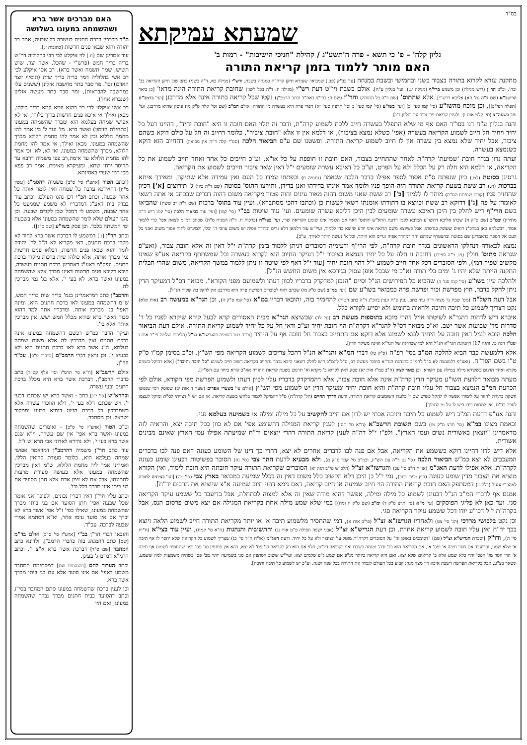בס"ד
שמעתא עמיקתא
גליון קלה' – פ' כי תשא - פרה ה'תשע"ג / קהילת "חניכי הישיבות" - רמות ב'
האם מותר ללמוד בזמן קריאת התורה
מתקנת עזרא לקרוא בתורה בצבור בשני ובחמישי ובשבת במנחה [עי' בב"ק (פב.) שמבואר שעזרא תיקן קרה"ת במנחה בשבת. ורש"י (מגילה כא. ד"ה בשני) כתב שכן תיקן הקריאה בב' ובה'. וכ"כ הר"ן (ריש מגילה) וכן משמע ברי"ף (מגילה יג.), ועי' בגליון ע"ח]. אולם בשבת ויו"ט דעת רש"י (מגילה יז: ד"ה בכל לשון) שחובת קריאת התורה הינה מדאו' [כן ביאר הריטב"א (שם ד"ה גמ' הא) אליבא דרש"י]. אלא שהתוס' (שם ד"ה כל התורה) והר"ן (שם ה: ברי"ף באה"ד וכתב הרמב"ן) נקטו שכל קריאה בתורה אינה אלא מדרבנן [ועי' ברמב"ם (תפלה רפי"ב)], וכן מוכח מהשו"ע (סי' קמו סעי' ב) [ועי' בשו"ע (סי' קמו סעי' ב וסי' תרפה סעי' יא) דפרי פרה היא בעשרה מן התורה, אולם המ"ב (שם וסי' קלה ס"ק מו) פוסק שהיא מדרבנן, ועי' עוד בשעה"צ (סי' קלט אות ו). ולענין קריאת פר' זכור עי' בגליון נ"ג].
והנה בגליון ע"ח דנו בסו"ד האם אף מי שלא התפלל בעשרה חייב ללכת לשמוע קרה"ת, ודבר זה תלוי האם חובה זו היא "חובת יחיד", דהיינו דעל כל יחיד ויחיד חל חיוב לשמוע הקריאה בעשרה (אפי' כשלא נמצא בציבור), או דלמא אין זו אלא "חובת ציבור", כלומר דחיוב זה חל על כולם דוקא כשהם ציבור, אבל יחיד שלא נמצא בין עשרה אין לו חיוב לשמוע קריאת התורה. ופשטנו שם ע"פ הביאור הלכה (סס"י קלה ד"ה אין מביאין) דהחיוב הוא דוקא כשנמצא בעשרה.
ועתה נדון בגדר חובת 'שמיעת' קרה"ת לאחר שהתחייב בצבור, האם חובת זו חופפת על כל או"א, וע"כ חייבים כל אחד ואחד חייב לשמוע את כל הקריאה, או דלמא היא חלה רק על הכלל ולא על הפרט, וע"כ כל דאיכא עשרה שומעים י"ל דאין שאר ציבור חייבים לשמוע את הקריאה.
גרסינן בסוטה (לט.) כיון שנפתח ס"ת אסור לספר אפילו בדבר הלכה שנאמר (נחמיה ח) וכפתחו עמדו כל העם ואין עמידה אלא שתיקה. ומאידך איתא בברכות (ח.) רב ששת בשעת קריאת התורה היה הופך פניו ולומד אמר אינהו בדידהו ואנן בדידן, ותירצו התוס' בסוטה (שם ד"ה כיון) ג' תירוצים [א'] דכיון שהחזיר פניו (קודם שנפתח הס"ת) מותר לו ללמוד [ב'] רב ששת שאני משום דהוה מאור עינים והוה פטור מקריאה משום דהוה דברים שבכתב אי אתה רשאי לאומרן על פה [ג'] דדוקא רב ששת וכיוצא בו דתורתו אומנתו רשאי לעשות כן (וכתבו דהכי מסתברא). ועיין עוד בתוס' ברכות (שם ד"ה רב ששת) שהביאו בשם הרי"ף דיש לחלק בין היכן דאיכא עשרה שומעים לבין היכן דליכא עשרה שומעים. ועי' עוד שיטות בב"י (סי' קמו) [ועי' עוד בביאור הלכה (סי' קמו ריש ד"ה מתירין) ובמ"ב (שם ס"ק ח) שכתו אליבא דהשו"ע המובא לקמן דדעת הרא"ש והתוס' דאף אם הלומד אינו שומע הקריאה שרי. ועי' בצל"ח (ברכות ח. ד"ה המניח ס"ת) שכתב דמ"מ לצאת אפי' כדי ללמוד אסור, דבשלמא כאן בבהכ"נ רואים שעוסק בגרסתו, אבל כשיוצא משם הרואה אינו יודע שיוצא כדי ללמוד, ועיי"ש עוד דלמאן דלא גריס ומהדר אפיה יש משום עוזבי ה' יכלו, ולמיגרס לחוד אסור משום ואזני כל העם אל הספר כדאמרינן שם בסוטה ובהצטרף שניהם יחד דמהדר אפיה וגריס הוא היתר, וכל א' נעשה היתר לאידך, ע"כ].
נמצא לכאורה דנחלקו הראשונים בגדר חובת קרה"ת, לפי הרי"ף ודעימיה דסוברים דניתן ללמוד בזמן קרה"ת י"ל דאין זה אלא חובת צבור, (ואע"פ שנראה מתוס' חולין (פז. ד"ה וחייבו) דחובה זו חלה על כל יחיד הנמצא בציבור י"ל דעיקר החיוב הוא לקרוא בעשרה וכל שמשתתף בקריאה אע"פ שאינו מקשיב שפיר דמי), ולפי הסוברים דכל אחד חייב לשמוע י"ל דהוי חובת יחיד [עוד י"ל דאף לפי שיטה זו ניתן ללמוד במשך הקריאה, משום שהרי תכלית התקנה הייתה שלא יהיו ג' ימים בלי תורה וא"כ מי שבכל אופן עסוק בגירסא אין משום החשש הנ"ל].
ולהלכה עיין בשו"ע (סי' קמו סע' ב) שהביא כל הפירושים הנ"ל וסיים "הנכון למדקדק בדבריו לכוון דעתו ולשמועם מפני הקורא". מבואר דס"ל דמעיקר הדין ניתן להקל בדבר, חוץ מפרשת זכור ופרשת פרה כמבואר בשו"ע שם [ועי' במ"ב (שם ס"ק מו) שכתב דאף לסוברים דפרשת פרה היא מדרבנן אין להקל בה קולות הנ"ל].
אבל דעת השל"ה (מס' שבת נר מצוה ד"ה עוד כתב, ענין ס"ת וענין בהכ"נ ד"ה כתב הטור) להחמיר בזה, והובאו דבריו במ"א (סי' קמו ס"ק ה), וכן הגר"א במעשה רב (אות קלא) נקט דצריך לשמוע כל תיבה ותיבה ולראות בחומש ולא יסייע לקורא כלל.
איברא דיש לדחות דהגר"א לשיטתו אזיל דהרי מובא בתוספות מעשה רב (סי' לד) שכשיצא הגר"א מבית האסורים קרא לבעל קורא שיקרא לפניו כל ד' סדרות מד' שבועות אשר ישב. וא"כ מבואר דס"ל להגר"א דקרה"ת הוי חובת יחיד וע"כ ודאי חל על כל יחיד לשמוע קריאת התורה. אולם דעת הביאור הלכה הובא לעיל דאין חובה על היחיד לבוא לשמוע אלא דוקא אם התחייב בצבור חל חובה אף על היחיד [וכבר מטו בשמיה דהגרשז"א זצ"ל (הליכות שלמה פי"ב אות ו ופט"ז הגה כו, והגה 17) דהנהגת הגר"א הנ"ל היא למי שבדרגה של הגר"א ואינה מעיקר הדין].
אלא דלמעשה כבר הביא להלכה המ"ב בסי' רפ"ה (ס"ק טו) דברי המ"א והגר"א הנ"ל דהכל צריכים לשמוע הקריאה מפי הש"ץ. וכ"כ בסימן קמ"ו ס"ק ט"ו בשם הפר"ח. (ואע"פ דלמעשה לא ס"ל להמ"ב כהנהגת הגר"א בתוס' מעשה רב, ס"ל להמ"ב דיש לחלק דשאני היכא גכבר נתחייב בקריאה דשוב חייב לשמוע "כל תיבה ותיבה") [אלא דהיקל בשנים מקרא ואחד תרגום כשקורא מילה במילה עם הקורא. וכן באור לציון (ח"ב פמ"ז אות יא) פסק דאין לקרוא ב' מקרא וא' תרגום בשעת קריאת התורה אא"כ קורא ביחד עם הש"ץ].
מעתה מבואר דלדעת השו"ע מעיקר הדין קרה"ת אינה אלא חובת צבור, אלא דהמדקדק בדבריו עליו לכוון דעתו ולשמוע הפרשה מפי הקורא, אולם לפי הכרעת המ"ב הנמצא בצבור חל עליו חובת קרה"ת והיא חובת יחיד ומעיקר הדין יש לשמוע מפי הש"ץ [אולם עי' בשערי אפרים (שער ד אות יב) שפוסק דמי שנפשו חשקה בתורה לחזור על לימודו אפשר לו להקל כשיש שם י' בלעדו השומעים קריאת התורה, ודעת הדרך החיים (הל' קרה"ת) ס"ל דהמיקל ללמוד בלחש בשעת קריאה, או אם יש י' דצייתי לס"ת ומיקל לעצמו לספר בד"ת, אין למחות בידו דיש לו על מי לסמוך].
והנה אע"פ דדעת המ"ב דיש לשמוע כל תיבה ותיבה אכתי יש לדון אם חייב להקשיב על כל מילה ומילה או בשמיעה בעלמא סגי.
ובאמת מצינו במ"א (סי' תרצ ס"ק טו) בשם תשובת הרשב"א (ח"א סי' תסז) לענין קריאת המגילה דהשומע אפי' אם לא כוון בכל תיבה יצא, והראיה לזה מדאמרינן "יוצאין באשורית נשים ועמי הארץ". ולפ"ז י"ל דה"ה לענין קריאת התורה דהרי יוצאים יד"ח שמיעתה אפילו עמי הארץ שאינם מבינים אשורית.
אלא דיש לדון דהיינו דוקא כששמע את הקריאה, אבל אם פנה לבו לדברים אחרים לא יצא, דהרי כך דינו של השומע כעונה דאם פנה לבו בדברים המעכבים לא יצא כמ"ש הביאור הלכה (סי' נט ד"ה עם הש"ץ, ובמ"ב סי' קכד ס"ק מ). ולא מבעיא לדעת ההר צבי (סי' נח) הסובר בפשיטות דבעינן שומע כעונה לקרה"ת. אלא אפילו לדעת האג"מ (או"ח ח"ב סי' עב) והגרשז"א זצ"ל (הלכ"ש פי"ב הגה יא) הסוברים שקריאת התורה עיקר חובתה היא חובת לימוד, ואין הקורא מוציא את הצבור מדין שומע כעונה (חוץ מפר' זכור), נמי י"ל כן היכן דלא הקשיב כלל משום דאין זה בכלל שמיעה כמבואר בארץ צבי (סי' מה) [ועי' בציונים לתורה למהר"י ענגיל (כלל ט) דמסתפק האם חובת קריאת התורה הוי חיוב שמיעה או חיוב קריאה, דאם נימא דהוי חיוב שמיעה א"צ שיוציא את הרבים יד"ח].
אמנם אף לדברי המ"ב הנ"ל דבעינן לשמוע כל מילה ומילה, אפשר דהוא מודה שאין זה אלא למצוה לכתחלה, אבל בדיעבד כל ששמע עיקר הקריאה סגי. ועד כאן לא פליגי הפוסקים [עי' מ"א (סי' תרצ ס"ק ד) ומ"ב (שם ס"ק ה ומח)] במי שלא שמע מילה אחת בקריאת המגילה אם יצא משום פרסום הנס, אבל בקרה"ת י"ל דכו"ע יודו דכל ששמע עיקר הקריאה סגי.
וכן נקט בלבושי מרדכי (תנ' סי' צט) ולאחריו הגרשז"א זצ"ל (פי"ב אות א), דמי שהחסיר מלשמוע תיבה א' או יותר מקריאת התורה חייב לשמוע הלאה ויוצא בכך יד"ח ואין עליו חובה לשמוע קריאה אחרת. וכן דעת הגריש"א זצ"ל (אבני ישפה תפילה פ"ט אות נג) והתשובות והנהגות (ח"א סי' קמח), ועיין עוד בצי"א (ח"יח סי' ה), ודו"ק [וסברת הגריש"א זצ"ל (שם) "דסומכים באופן זה" על הסוברים דקרה"ת מוטל על הציבור ולא על כל יחיד. ודעת האג"מ (או"ח ח"ד סי' כג) שצריך לשמוע כל הקריאה שלא יחסר לו אף תיבה א' שלא שמע, ובדיעבד אם חסר תיבה א' ופס' א', אם הקריאה הוא בב' ובה' ומנחה בשבת ואף בקריאה דיו"ט, תלוי אם הוא רק בקריאה דג' פס' לא יצא, דהא אין פוחתין מג' פס' וכיון שהחסיר לשמוע אף תיבה א' הרי חסר מג' הפס' והוי כלא שמע אלא ב' קרואים שלא יצא, ואם היא קריאה ביותר מג"פ אם שמע ג"פ שלמים יצא, ועיי"ש ששוב הסתפק אם סגי בשמיעה יותר מב' פס' כשהיה משמעות למה ששמע, ונשאר בצ"ע. אבל בקריאת הפרשה דשבת איכא דין מצד מנהג קבוע בכל העולם לגמור את התורה בכל שנה ושנה, וע"כ יש לשמוע כל תיבה ותיבה].
האם מברכים אשר ברא ושהשמחה במעונו בשלושה
ת"ר מברכין ברכת חתנים בעשרה כל שבעה, אמר רב יהודה והוא שבאו פנים חדשות [כתובות ז:].
עוד אמרינן שם [ח.] לוי איקלע לבי רבי בהלוליה דר"ש בריה בריך חמש (פרש"י - שהכל, אשר יצר, שוש תשיש, שמח תשמח ואשר ברא). רב אסי איקלע לבי רב אשי בהלוליה דמר בריה בריך שית (הוסיף יוצר האדם) וכו'. מר סבר בתר מחשבה אזלינן (ששנים עלו במחשבה להבראות), ומר סבר בתר מעשה אזלינן (שנברא אחד).
רב אשי איקלע לבי רב כהנא יומא קמא בריך כולהו, מכאן ואילך אי איכא פנים חדשות בריך כלוהו, ואי לא אפושי שמחה בעלמא הוא ומברך שהשמחה במעונו (בתחילת הזימון) ואשר ברא. מז' ועד ל' בין אמר להו מחמת הללוא ובין לא אמר להו מחמת הלולא מברך שהשמחה במעונו. מכאן ואילך, אי אמר להו מחמת הלולא, מברך שהשמחה במעונו, ואי לא, לא. וכי אמר להו מחמת הלולא עד אימת,רב פפי משמיה דרבא עד תריסר ירחי שתא. ומעיקרא מאימת, אמר רב פפא מכי רמו שערי באסינתא.
(וכתב הטור [אהע"ז סי' ס"ב] משמיה דהסמ"ג [עשין מ"ח] דהאידנא ערבה כל שמחה ואין לומר אותה כל אחר שבעה. וכתב הב"י דכן נהגו העולם. וכתב עוד בבדק בית דאע"ג דמדבריו לא משמע שממעט כל אחר שבעה, משמע לי דמכל שכן לקודם שבעה. וכן נהגו העולם שלא לומר שהשמחה במעונו אלא בשבעת ימי המשתה בלבד. וכן פסק בשו"ע [שם ס"ג]).
וכתב הר"ן [ג.] דמשמע לו דברכת אשר ברא לחוד לא מקרי ברכת חתנים, דאי מקריא לא ה"ל לר' יהודה לומר והוא שבאו פנים חדשות, דבלאו פנים חדשות נמי מברך אותה, אלא כולהו שית ברכות מיקרו ברכת חתנים. ונפק"מ דאע"ג דאמרינן ברכת חתנים בעשרה, היכא דליכא פנים חדשות דאינו מברך אלא שהשמחה במעונו ואשר ברא, לא בעי י', אלא בג' נמי מברכין לה.
והרמב"ן כתב דמדאמרינן בגמ' בריך שית בריך חמש, ש"מ דהשמחה במעונו לאו ברכת חתנים היא, ומינה דאפי' בג' מברכין אותה. ומדבריו אתה למד דהוא סבור דאשר ברא שהיא מכלל חמש ושש, אין מברכין אותה אלא בי'.
ועיקר הדבר כמ"ש דכשם דהשמחה במעונו אינה ברכת חתנים ואין מברכין לה אלא משום שמחה בעלמא, ה"נ אשר ברא לאו ברכת חתנים היא ולא בבעיא י'. וכן נראין דברי הרמב"ם [ברכות פ"ב]. עכ"ד הר"ן.
אולם הרשב"א [ח"א סי' תרמ"ו וסי' אלף קס"ד] כתב כדברי הרמב"ן, דברכת אשר ברא היא מכלל ברכת חתנים ובעי עשרה.
ובהרא"ש [סי' י"ג] כתב - ואשר ברא יש שכתבו דבעי י'. ויש שכתבו דלא בעי י', דלא הוזכרו עשרה אלא כשמברכין כל ברכת הזיווג דומיא דבועז וממקור ישראל. וכן מסתבר.
וכ"כ הטור [אהע"ז סי' ס"ב] - ואומרים שהשמחה במעונו ואשר ברא אפי' אין שם עשרה. וי"א שגם אשר ברא בעי י', ולא נהירא לאדוני אבי הרא"ש ז"ל.
עוד כתב הר"ן משמיה דהרמב"ן דמדאמר אפושי שמחה בעלמא הוא, כלומר סעודת קרואין הללו, ואמרינן אמר ליה מחמת הלולא, ש"מ דאין מברכין שהשמחה במעונו אלא בעושה סעודת מרעות לחתונתו, אבל אם לא זימן אדם אלא חתן הסועד אם בני ביתו אינו מברך כלל וכו'.
וכתב עליו הר"ן דאין דבריו נכונים, ולפיכך אני אומר שכל שבעה אפי' חתן הסועד אם בני ביתו מברך שהשמחה במעונו, שאילו כפי' ז"ל אפי' אשר ברא לא יברך אם אין סועד עימו אחר, וא"א דסתמא אמרי שבעה לברכה. עכ"ד.
והובאו דברי הר"ן בב"י [אהע"ז סי' ס"ב] אולם בד"מ [שם] כתב דהמנהג בזה כדברי הרמב"ן. ולדינא כתב המחבר [שם ס"ד] דברכת אשר ברא א"צ י'. וכתב הרמ"א דמ"מ ג' בעינן.
וכתב הערוך לחם [בהגהותיו שם] דמסתימת המחבר משמע דאפי' אם אינו סועד אלא עם בני ביתו מברך אשר ברא.
וכן לענין ברכת שהשמחה במעונו סתם המחבר בסי"ג וכתב דהסועד בבית חתנים מברך נברך שהשמחה במעונו, ואם היו